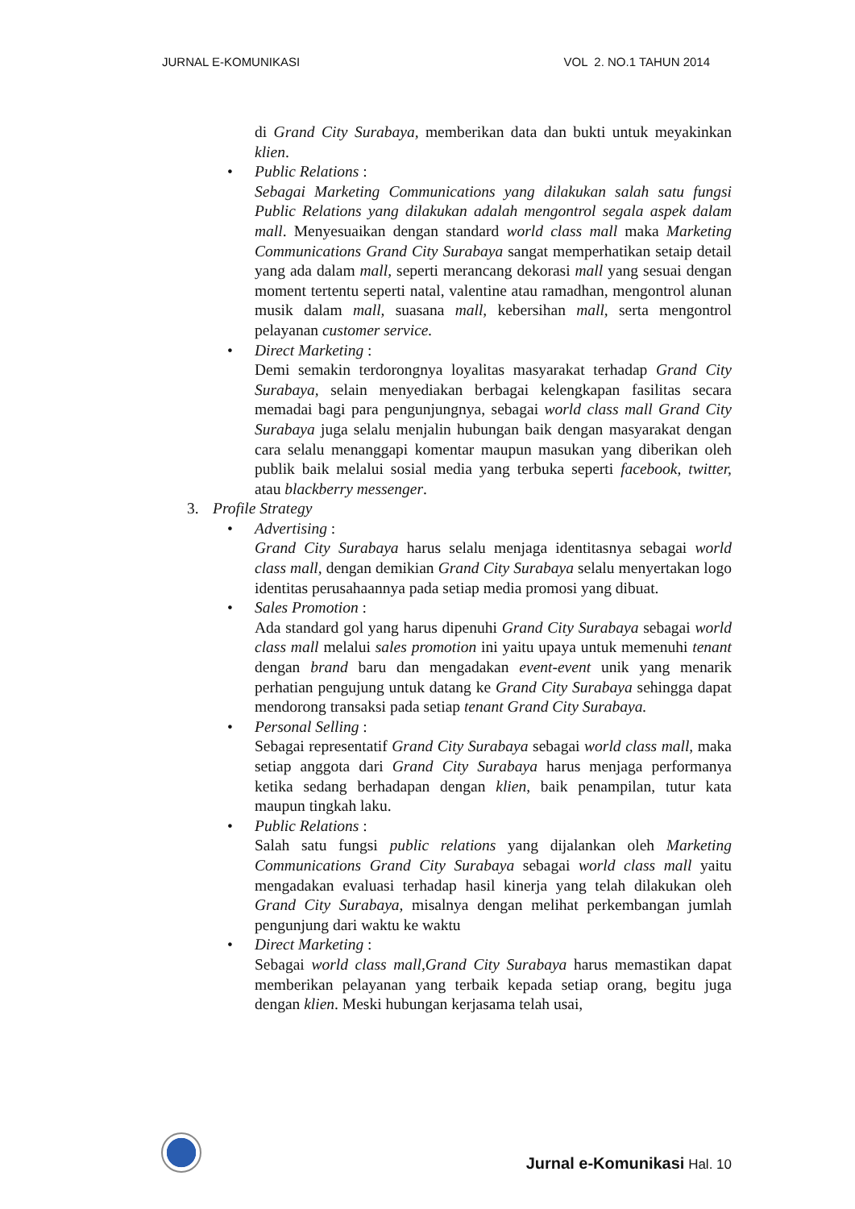JURNAL E-KOMUNIKASI VOL 2. NO.1 TAHUN 2014
di Grand City Surabaya, memberikan data dan bukti untuk meyakinkan klien.
• Public Relations :
Sebagai Marketing Communications yang dilakukan salah satu fungsi Public Relations yang dilakukan adalah mengontrol segala aspek dalam mall. Menyesuaikan dengan standard world class mall maka Marketing Communications Grand City Surabaya sangat memperhatikan setaip detail yang ada dalam mall, seperti merancang dekorasi mall yang sesuai dengan moment tertentu seperti natal, valentine atau ramadhan, mengontrol alunan musik dalam mall, suasana mall, kebersihan mall, serta mengontrol pelayanan customer service.
• Direct Marketing :
Demi semakin terdorongnya loyalitas masyarakat terhadap Grand City Surabaya, selain menyediakan berbagai kelengkapan fasilitas secara memadai bagi para pengunjungnya, sebagai world class mall Grand City Surabaya juga selalu menjalin hubungan baik dengan masyarakat dengan cara selalu menanggapi komentar maupun masukan yang diberikan oleh publik baik melalui sosial media yang terbuka seperti facebook, twitter, atau blackberry messenger.
3. Profile Strategy
• Advertising :
Grand City Surabaya harus selalu menjaga identitasnya sebagai world class mall, dengan demikian Grand City Surabaya selalu menyertakan logo identitas perusahaannya pada setiap media promosi yang dibuat.
• Sales Promotion :
Ada standard gol yang harus dipenuhi Grand City Surabaya sebagai world class mall melalui sales promotion ini yaitu upaya untuk memenuhi tenant dengan brand baru dan mengadakan event-event unik yang menarik perhatian pengujung untuk datang ke Grand City Surabaya sehingga dapat mendorong transaksi pada setiap tenant Grand City Surabaya.
• Personal Selling :
Sebagai representatif Grand City Surabaya sebagai world class mall, maka setiap anggota dari Grand City Surabaya harus menjaga performanya ketika sedang berhadapan dengan klien, baik penampilan, tutur kata maupun tingkah laku.
• Public Relations :
Salah satu fungsi public relations yang dijalankan oleh Marketing Communications Grand City Surabaya sebagai world class mall yaitu mengadakan evaluasi terhadap hasil kinerja yang telah dilakukan oleh Grand City Surabaya, misalnya dengan melihat perkembangan jumlah pengunjung dari waktu ke waktu
• Direct Marketing :
Sebagai world class mall,Grand City Surabaya harus memastikan dapat memberikan pelayanan yang terbaik kepada setiap orang, begitu juga dengan klien. Meski hubungan kerjasama telah usai,
Jurnal e-Komunikasi Hal. 10